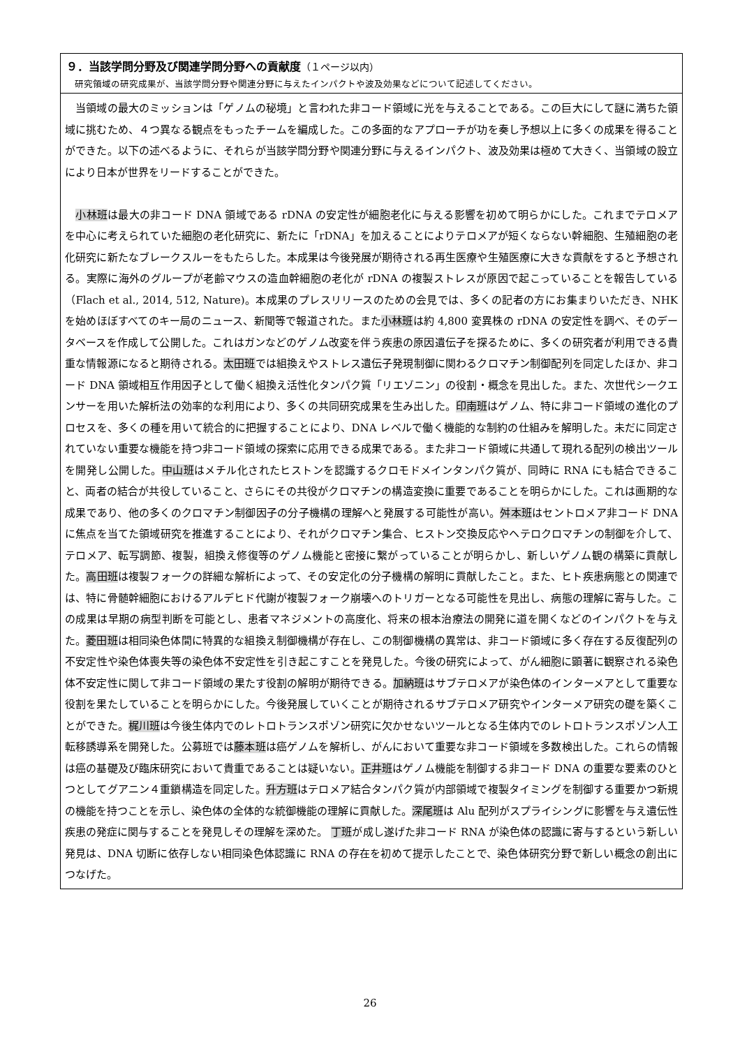９．当該学問分野及び関連学問分野への貢献度（１ページ以内）
研究領域の研究成果が、当該学問分野や関連分野に与えたインパクトや波及効果などについて記述してください。
　当領域の最大のミッションは「ゲノムの秘境」と言われた非コード領域に光を与えることである。この巨大にして謎に満ちた領域に挑むため、４つ異なる観点をもったチームを編成した。この多面的なアプローチが功を奏し予想以上に多くの成果を得ることができた。以下の述べるように、それらが当該学問分野や関連分野に与えるインパクト、波及効果は極めて大きく、当領域の設立により日本が世界をリードすることができた。
　小林班は最大の非コード DNA 領域である rDNA の安定性が細胞老化に与える影響を初めて明らかにした。これまでテロメアを中心に考えられていた細胞の老化研究に、新たに「rDNA」を加えることによりテロメアが短くならない幹細胞、生殖細胞の老化研究に新たなブレークスルーをもたらした。本成果は今後発展が期待される再生医療や生殖医療に大きな貢献をすると予想される。実際に海外のグループが老齢マウスの造血幹細胞の老化が rDNA の複製ストレスが原因で起こっていることを報告している（Flach et al., 2014, 512, Nature)。本成果のプレスリリースのための会見では、多くの記者の方にお集まりいただき、NHK を始めほぼすべてのキー局のニュース、新聞等で報道された。また小林班は約 4,800 変異株の rDNA の安定性を調べ、そのデータベースを作成して公開した。これはガンなどのゲノム改変を伴う疾患の原因遺伝子を探るために、多くの研究者が利用できる貴重な情報源になると期待される。太田班では組換えやストレス遺伝子発現制御に関わるクロマチン制御配列を同定したほか、非コード DNA 領域相互作用因子として働く組換え活性化タンパク質「リエゾニン」の役割・概念を見出した。また、次世代シークエンサーを用いた解析法の効率的な利用により、多くの共同研究成果を生み出した。印南班はゲノム、特に非コード領域の進化のプロセスを、多くの種を用いて統合的に把握することにより、DNA レベルで働く機能的な制約の仕組みを解明した。未だに同定されていない重要な機能を持つ非コード領域の探索に応用できる成果である。また非コード領域に共通して現れる配列の検出ツールを開発し公開した。中山班はメチル化されたヒストンを認識するクロモドメインタンパク質が、同時に RNA にも結合できること、両者の結合が共役していること、さらにその共役がクロマチンの構造変換に重要であることを明らかにした。これは画期的な成果であり、他の多くのクロマチン制御因子の分子機構の理解へと発展する可能性が高い。舛本班はセントロメア非コード DNA に焦点を当てた領域研究を推進することにより、それがクロマチン集合、ヒストン交換反応やヘテロクロマチンの制御を介して、テロメア、転写調節、複製，組換え修復等のゲノム機能と密接に繋がっていることが明らかし、新しいゲノム観の構築に貢献した。高田班は複製フォークの詳細な解析によって、その安定化の分子機構の解明に貢献したこと。また、ヒト疾患病態との関連では、特に骨髄幹細胞におけるアルデヒド代謝が複製フォーク崩壊へのトリガーとなる可能性を見出し、病態の理解に寄与した。この成果は早期の病型判断を可能とし、患者マネジメントの高度化、将来の根本治療法の開発に道を開くなどのインパクトを与えた。菱田班は相同染色体間に特異的な組換え制御機構が存在し、この制御機構の異常は、非コード領域に多く存在する反復配列の不安定性や染色体喪失等の染色体不安定性を引き起こすことを発見した。今後の研究によって、がん細胞に顕著に観察される染色体不安定性に関して非コード領域の果たす役割の解明が期待できる。加納班はサブテロメアが染色体のインターメアとして重要な役割を果たしていることを明らかにした。今後発展していくことが期待されるサブテロメア研究やインターメア研究の礎を築くことができた。梶川班は今後生体内でのレトロトランスポゾン研究に欠かせないツールとなる生体内でのレトロトランスポゾン人工転移誘導系を開発した。公募班では藤本班は癌ゲノムを解析し、がんにおいて重要な非コード領域を多数検出した。これらの情報は癌の基礎及び臨床研究において貴重であることは疑いない。正井班はゲノム機能を制御する非コード DNA の重要な要素のひとつとしてグアニン４重鎖構造を同定した。升方班はテロメア結合タンパク質が内部領域で複製タイミングを制御する重要かつ新規の機能を持つことを示し、染色体の全体的な統御機能の理解に貢献した。深尾班は Alu 配列がスプライシングに影響を与え遺伝性疾患の発症に関与することを発見しその理解を深めた。 丁班が成し遂げた非コード RNA が染色体の認識に寄与するという新しい発見は、DNA 切断に依存しない相同染色体認識に RNA の存在を初めて提示したことで、染色体研究分野で新しい概念の創出につなげた。
26